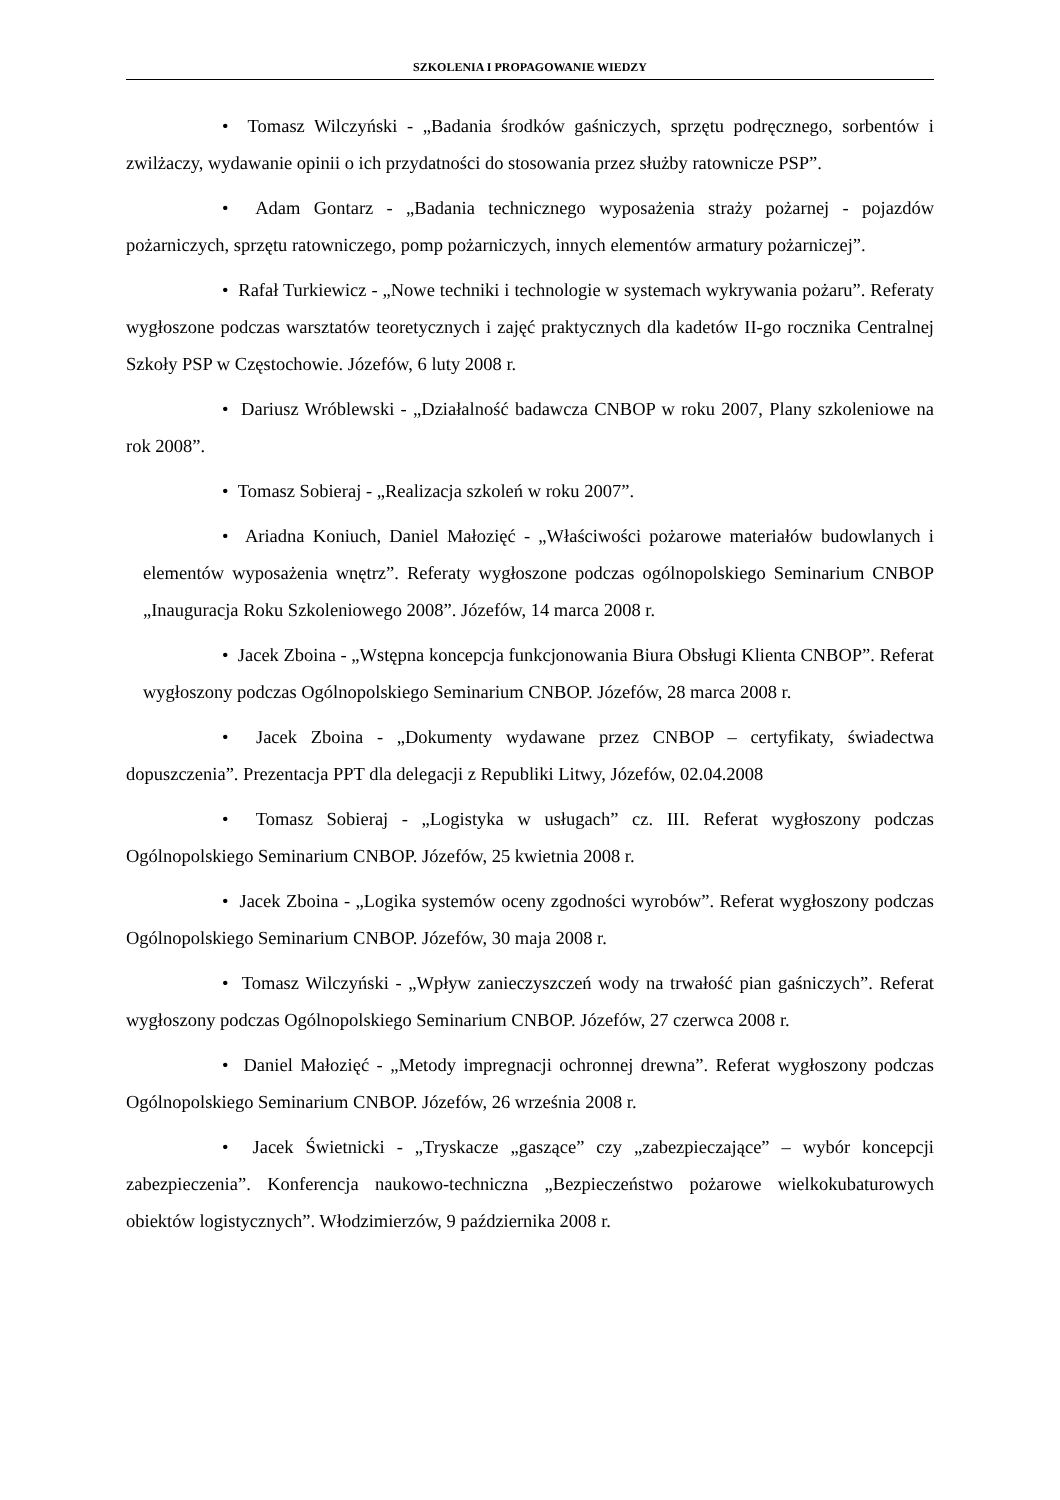SZKOLENIA I PROPAGOWANIE WIEDZY
• Tomasz Wilczyński - „Badania środków gaśniczych, sprzętu podręcznego, sorbentów i zwilżaczy, wydawanie opinii o ich przydatności do stosowania przez służby ratownicze PSP”.
• Adam Gontarz - „Badania technicznego wyposażenia straży pożarnej - pojazdów pożarniczych, sprzętu ratowniczego, pomp pożarniczych, innych elementów armatury pożarniczej”.
• Rafał Turkiewicz - „Nowe techniki i technologie w systemach wykrywania pożaru”. Referaty wygłoszone podczas warsztatów teoretycznych i zajęć praktycznych dla kadetów II-go rocznika Centralnej Szkoły PSP w Częstochowie. Józefów, 6 luty 2008 r.
• Dariusz Wróblewski - „Działalność badawcza CNBOP w roku 2007, Plany szkoleniowe na rok 2008”.
• Tomasz Sobieraj - „Realizacja szkoleń w roku 2007”.
• Ariadna Koniuch, Daniel Małozięć - „Właściwości pożarowe materiałów budowlanych i elementów wyposażenia wnętrz”. Referaty wygłoszone podczas ogólnopolskiego Seminarium CNBOP „Inauguracja Roku Szkoleniowego 2008”. Józefów, 14 marca 2008 r.
• Jacek Zboina - „Wstępna koncepcja funkcjonowania Biura Obsługi Klienta CNBOP”. Referat wygłoszony podczas Ogólnopolskiego Seminarium CNBOP. Józefów, 28 marca 2008 r.
• Jacek Zboina - „Dokumenty wydawane przez CNBOP – certyfikaty, świadectwa dopuszczenia”. Prezentacja PPT dla delegacji z Republiki Litwy, Józefów, 02.04.2008
• Tomasz Sobieraj - „Logistyka w usługach” cz. III. Referat wygłoszony podczas Ogólnopolskiego Seminarium CNBOP. Józefów, 25 kwietnia 2008 r.
• Jacek Zboina - „Logika systemów oceny zgodności wyrobów”. Referat wygłoszony podczas Ogólnopolskiego Seminarium CNBOP. Józefów, 30 maja 2008 r.
• Tomasz Wilczyński - „Wpływ zanieczyszczeń wody na trwałość pian gaśniczych”. Referat wygłoszony podczas Ogólnopolskiego Seminarium CNBOP. Józefów, 27 czerwca 2008 r.
• Daniel Małozięć - „Metody impregnacji ochronnej drewna”. Referat wygłoszony podczas Ogólnopolskiego Seminarium CNBOP. Józefów, 26 września 2008 r.
• Jacek Świetnicki - „Tryskacze „gaszące” czy „zabezpieczające” – wybór koncepcji zabezpieczenia”. Konferencja naukowo-techniczna „Bezpieczeństwo pożarowe wielkokubaturowych obiektów logistycznych”. Włodzimierzów, 9 października 2008 r.